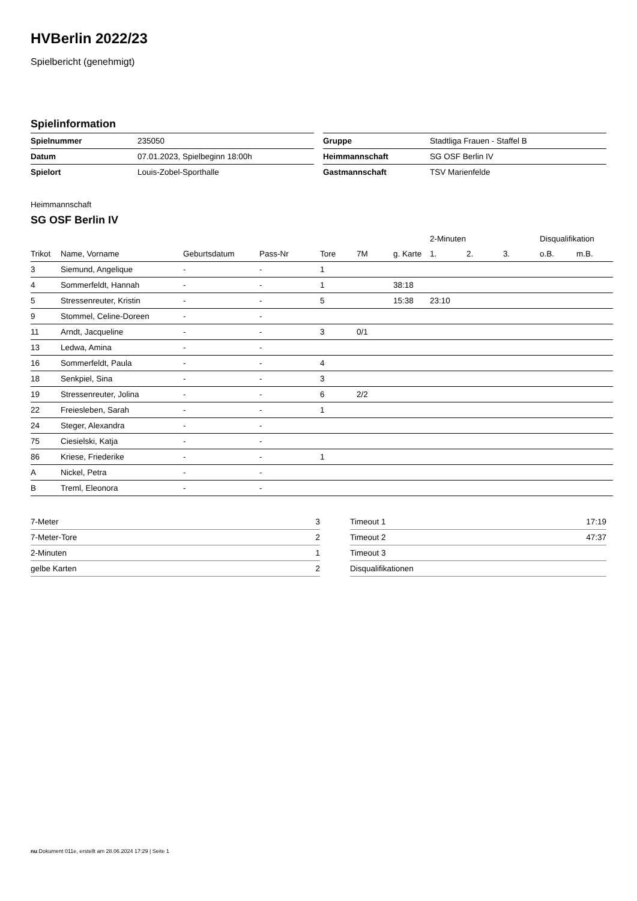HVBerlin 2022/23
Spielbericht (genehmigt)
Spielinformation
| Spielnummer | 235050 |
| Datum | 07.01.2023, Spielbeginn 18:00h |
| Spielort | Louis-Zobel-Sporthalle |
| Gruppe | Stadtliga Frauen - Staffel B |
| Heimmannschaft | SG OSF Berlin IV |
| Gastmannschaft | TSV Marienfelde |
Heimmannschaft
SG OSF Berlin IV
| | | | | | | | 2-Minuten | | | Disqualifikation | |
| --- | --- | --- | --- | --- | --- | --- | --- | --- | --- | --- | --- |
| Trikot | Name, Vorname | Geburtsdatum | Pass-Nr | Tore | 7M | g. Karte | 1. | 2. | 3. | o.B. | m.B. |
| 3 | Siemund, Angelique | - | - | 1 | | | | | | | |
| 4 | Sommerfeldt, Hannah | - | - | 1 | | 38:18 | | | | | |
| 5 | Stressenreuter, Kristin | - | - | 5 | | 15:38 | 23:10 | | | | |
| 9 | Stommel, Celine-Doreen | - | - | | | | | | | | |
| 11 | Arndt, Jacqueline | - | - | 3 | 0/1 | | | | | | |
| 13 | Ledwa, Amina | - | - | | | | | | | | |
| 16 | Sommerfeldt, Paula | - | - | 4 | | | | | | | |
| 18 | Senkpiel, Sina | - | - | 3 | | | | | | | |
| 19 | Stressenreuter, Jolina | - | - | 6 | 2/2 | | | | | | |
| 22 | Freiesleben, Sarah | - | - | 1 | | | | | | | |
| 24 | Steger, Alexandra | - | - | | | | | | | | |
| 75 | Ciesielski, Katja | - | - | | | | | | | | |
| 86 | Kriese, Friederike | - | - | 1 | | | | | | | |
| A | Nickel, Petra | - | - | | | | | | | | |
| B | Treml, Eleonora | - | - | | | | | | | | |
| 7-Meter | 3 |
| 7-Meter-Tore | 2 |
| 2-Minuten | 1 |
| gelbe Karten | 2 |
| Timeout 1 | 17:19 |
| Timeout 2 | 47:37 |
| Timeout 3 | |
| Disqualifikationen | |
nu.Dokument 011e, erstellt am 28.06.2024 17:29 | Seite 1